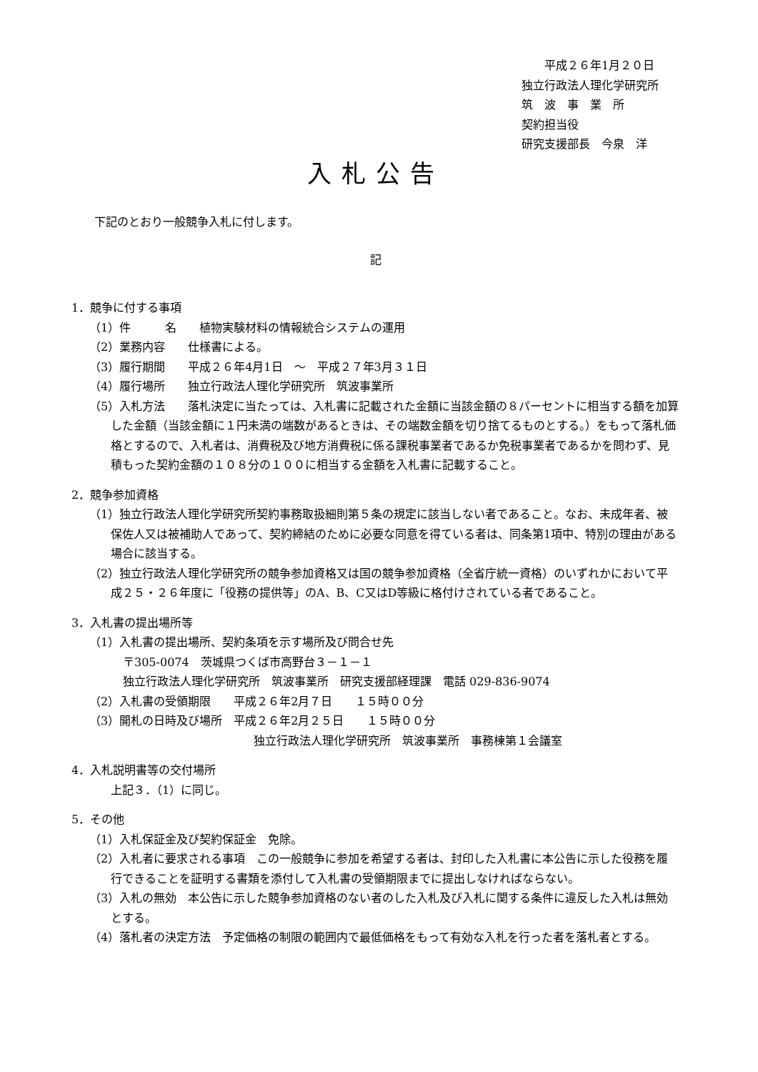平成２６年1月２０日
独立行政法人理化学研究所
筑　波　事　業　所
契約担当役
研究支援部長　今泉　洋
入札公告
　　下記のとおり一般競争入札に付します。
記
1．競争に付する事項
（1）件　　　名　　植物実験材料の情報統合システムの運用
（2）業務内容　　仕様書による。
（3）履行期間　　平成２６年4月1日　～　平成２７年3月３１日
（4）履行場所　　独立行政法人理化学研究所　筑波事業所
（5）入札方法　　落札決定に当たっては、入札書に記載された金額に当該金額の８パーセントに相当する額を加算した金額（当該金額に１円未満の端数があるときは、その端数金額を切り捨てるものとする。）をもって落札価格とするので、入札者は、消費税及び地方消費税に係る課税事業者であるか免税事業者であるかを問わず、見積もった契約金額の１０８分の１００に相当する金額を入札書に記載すること。
2．競争参加資格
（1）独立行政法人理化学研究所契約事務取扱細則第５条の規定に該当しない者であること。なお、未成年者、被保佐人又は被補助人であって、契約締結のために必要な同意を得ている者は、同条第1項中、特別の理由がある場合に該当する。
（2）独立行政法人理化学研究所の競争参加資格又は国の競争参加資格（全省庁統一資格）のいずれかにおいて平成２５・２６年度に「役務の提供等」のA、B、C又はD等級に格付けされている者であること。
3．入札書の提出場所等
（1）入札書の提出場所、契約条項を示す場所及び問合せ先
〒305-0074　茨城県つくば市高野台３－１－１
独立行政法人理化学研究所　筑波事業所　研究支援部経理課　電話 029-836-9074
（2）入札書の受領期限　　平成２６年2月７日　　１５時００分
（3）開札の日時及び場所　平成２６年2月２５日　　１５時００分
独立行政法人理化学研究所　筑波事業所　事務棟第１会議室
4．入札説明書等の交付場所
上記３．（1）に同じ。
5．その他
（1）入札保証金及び契約保証金　免除。
（2）入札者に要求される事項　この一般競争に参加を希望する者は、封印した入札書に本公告に示した役務を履行できることを証明する書類を添付して入札書の受領期限までに提出しなければならない。
（3）入札の無効　本公告に示した競争参加資格のない者のした入札及び入札に関する条件に違反した入札は無効とする。
（4）落札者の決定方法　予定価格の制限の範囲内で最低価格をもって有効な入札を行った者を落札者とする。